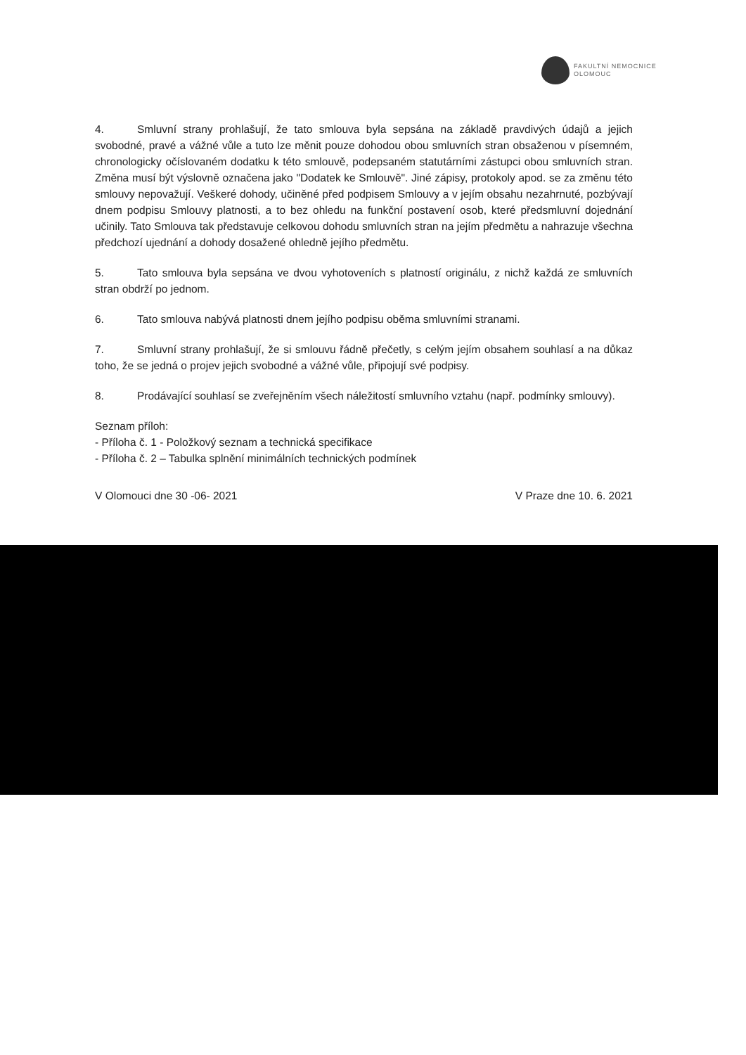FAKULTNÍ NEMOCNICE
OLOMOUC
4. Smluvní strany prohlašují, že tato smlouva byla sepsána na základě pravdivých údajů a jejich svobodné, pravé a vážné vůle a tuto lze měnit pouze dohodou obou smluvních stran obsaženou v písemném, chronologicky očíslovaném dodatku k této smlouvě, podepsaném statutárními zástupci obou smluvních stran. Změna musí být výslovně označena jako "Dodatek ke Smlouvě". Jiné zápisy, protokoly apod. se za změnu této smlouvy nepovažují. Veškeré dohody, učiněné před podpisem Smlouvy a v jejím obsahu nezahrnuté, pozbývají dnem podpisu Smlouvy platnosti, a to bez ohledu na funkční postavení osob, které předsmluvní dojednání učinily. Tato Smlouva tak představuje celkovou dohodu smluvních stran na jejím předmětu a nahrazuje všechna předchozí ujednání a dohody dosažené ohledně jejího předmětu.
5. Tato smlouva byla sepsána ve dvou vyhotoveních s platností originálu, z nichž každá ze smluvních stran obdrží po jednom.
6. Tato smlouva nabývá platnosti dnem jejího podpisu oběma smluvními stranami.
7. Smluvní strany prohlašují, že si smlouvu řádně přečetly, s celým jejím obsahem souhlasí a na důkaz toho, že se jedná o projev jejich svobodné a vážné vůle, připojují své podpisy.
8. Prodávající souhlasí se zveřejněním všech náležitostí smluvního vztahu (např. podmínky smlouvy).
Seznam příloh:
- Příloha č. 1 - Položkový seznam a technická specifikace
- Příloha č. 2 – Tabulka splnění minimálních technických podmínek
V Olomouci dne 30 -06- 2021 V Praze dne 10. 6. 2021